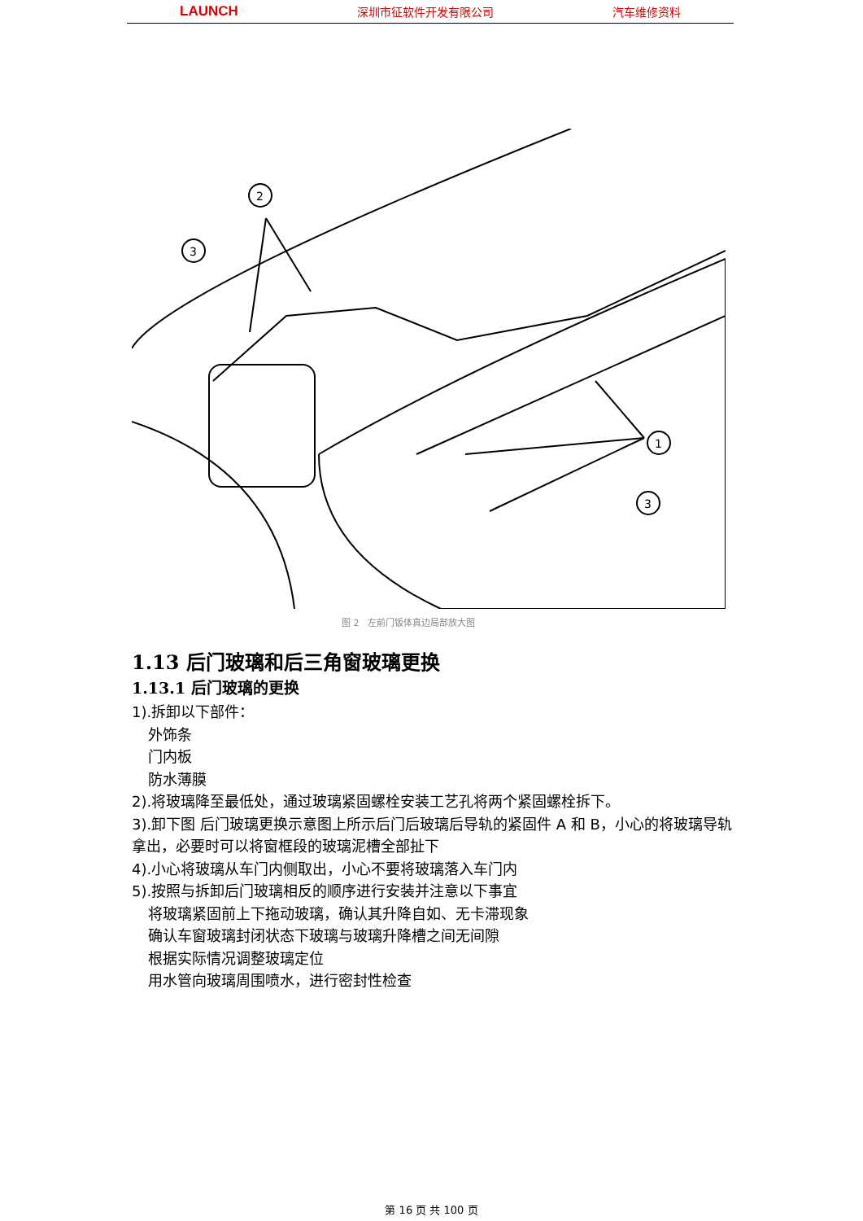LAUNCH 深圳市征软件开发有限公司 汽车维修资料
2
3
1
3
图 2　左前门钣体真边局部放大图
1.13 后门玻璃和后三角窗玻璃更换
1.13.1 后门玻璃的更换
1).拆卸以下部件：
外饰条
门内板
防水薄膜
2).将玻璃降至最低处，通过玻璃紧固螺栓安装工艺孔将两个紧固螺栓拆下。
3).卸下图 后门玻璃更换示意图上所示后门后玻璃后导轨的紧固件 A 和 B，小心的将玻璃导轨拿出，必要时可以将窗框段的玻璃泥槽全部扯下
4).小心将玻璃从车门内侧取出，小心不要将玻璃落入车门内
5).按照与拆卸后门玻璃相反的顺序进行安装并注意以下事宜
将玻璃紧固前上下拖动玻璃，确认其升降自如、无卡滞现象
确认车窗玻璃封闭状态下玻璃与玻璃升降槽之间无间隙
根据实际情况调整玻璃定位
用水管向玻璃周围喷水，进行密封性检查
第 16 页 共 100 页